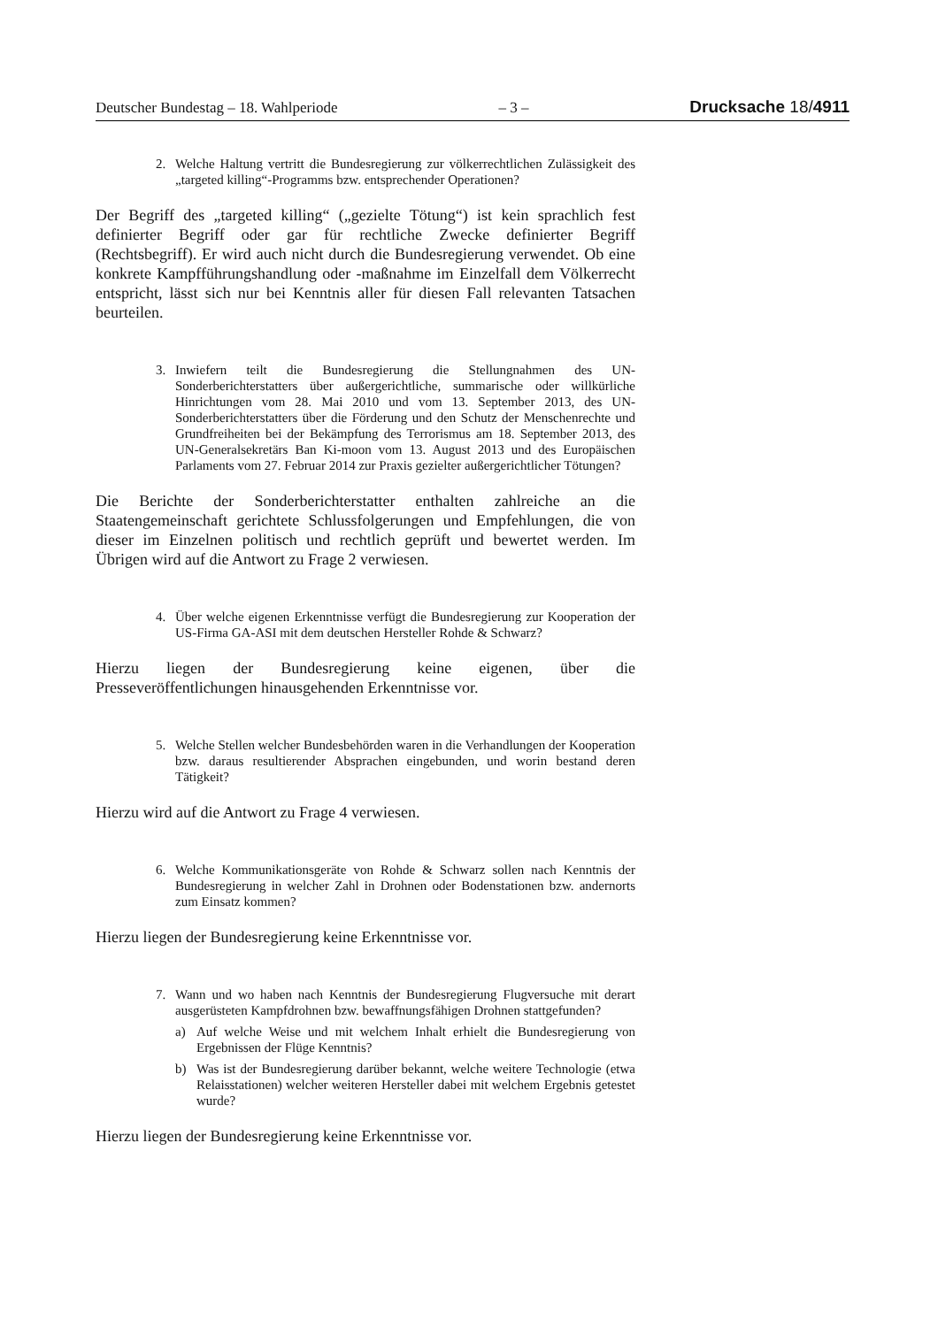Deutscher Bundestag – 18. Wahlperiode – 3 – Drucksache 18/4911
2. Welche Haltung vertritt die Bundesregierung zur völkerrechtlichen Zulässigkeit des „targeted killing“-Programms bzw. entsprechender Operationen?
Der Begriff des „targeted killing“ („gezielte Tötung“) ist kein sprachlich fest definierter Begriff oder gar für rechtliche Zwecke definierter Begriff (Rechtsbegriff). Er wird auch nicht durch die Bundesregierung verwendet. Ob eine konkrete Kampfführungshandlung oder -maßnahme im Einzelfall dem Völkerrecht entspricht, lässt sich nur bei Kenntnis aller für diesen Fall relevanten Tatsachen beurteilen.
3. Inwiefern teilt die Bundesregierung die Stellungnahmen des UN-Sonderberichterstatters über außergerichtliche, summarische oder willkürliche Hinrichtungen vom 28. Mai 2010 und vom 13. September 2013, des UN-Sonderberichterstatters über die Förderung und den Schutz der Menschenrechte und Grundfreiheiten bei der Bekämpfung des Terrorismus am 18. September 2013, des UN-Generalsekretärs Ban Ki-moon vom 13. August 2013 und des Europäischen Parlaments vom 27. Februar 2014 zur Praxis gezielter außergerichtlicher Tötungen?
Die Berichte der Sonderberichterstatter enthalten zahlreiche an die Staatengemeinschaft gerichtete Schlussfolgerungen und Empfehlungen, die von dieser im Einzelnen politisch und rechtlich geprüft und bewertet werden. Im Übrigen wird auf die Antwort zu Frage 2 verwiesen.
4. Über welche eigenen Erkenntnisse verfügt die Bundesregierung zur Kooperation der US-Firma GA-ASI mit dem deutschen Hersteller Rohde & Schwarz?
Hierzu liegen der Bundesregierung keine eigenen, über die Presseveröffentlichungen hinausgehenden Erkenntnisse vor.
5. Welche Stellen welcher Bundesbehörden waren in die Verhandlungen der Kooperation bzw. daraus resultierender Absprachen eingebunden, und worin bestand deren Tätigkeit?
Hierzu wird auf die Antwort zu Frage 4 verwiesen.
6. Welche Kommunikationsgeräte von Rohde & Schwarz sollen nach Kenntnis der Bundesregierung in welcher Zahl in Drohnen oder Bodenstationen bzw. andernorts zum Einsatz kommen?
Hierzu liegen der Bundesregierung keine Erkenntnisse vor.
7. Wann und wo haben nach Kenntnis der Bundesregierung Flugversuche mit derart ausgerüsteten Kampfdrohnen bzw. bewaffnungsfähigen Drohnen stattgefunden?
a) Auf welche Weise und mit welchem Inhalt erhielt die Bundesregierung von Ergebnissen der Flüge Kenntnis?
b) Was ist der Bundesregierung darüber bekannt, welche weitere Technologie (etwa Relaisstationen) welcher weiteren Hersteller dabei mit welchem Ergebnis getestet wurde?
Hierzu liegen der Bundesregierung keine Erkenntnisse vor.